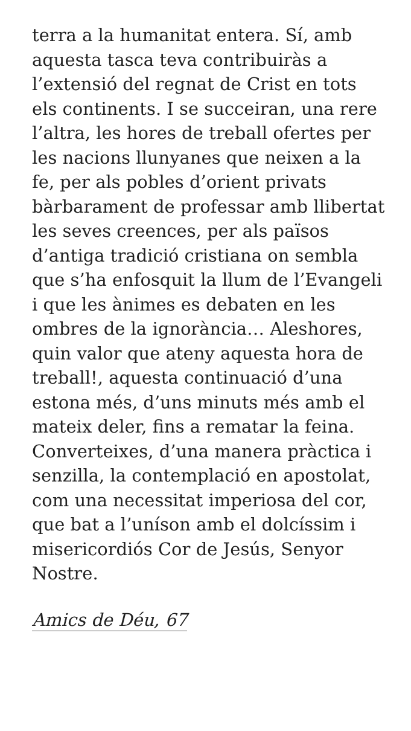terra a la humanitat entera. Sí, amb aquesta tasca teva contribuiràs a l’extensió del regnat de Crist en tots els continents. I se succeiran, una rere l’altra, les hores de treball ofertes per les nacions llunyanes que neixen a la fe, per als pobles d’orient privats bàrbarament de professar amb llibertat les seves creences, per als països d’antiga tradició cristiana on sembla que s’ha enfosquit la llum de l’Evangeli i que les ànimes es debaten en les ombres de la ignorància… Aleshores, quin valor que ateny aquesta hora de treball!, aquesta continuació d’una estona més, d’uns minuts més amb el mateix deler, fins a rematar la feina. Converteixes, d’una manera pràctica i senzilla, la contemplació en apostolat, com una necessitat imperiosa del cor, que bat a l’uníson amb el dolcíssim i misericordiós Cor de Jesús, Senyor Nostre.
Amics de Déu, 67